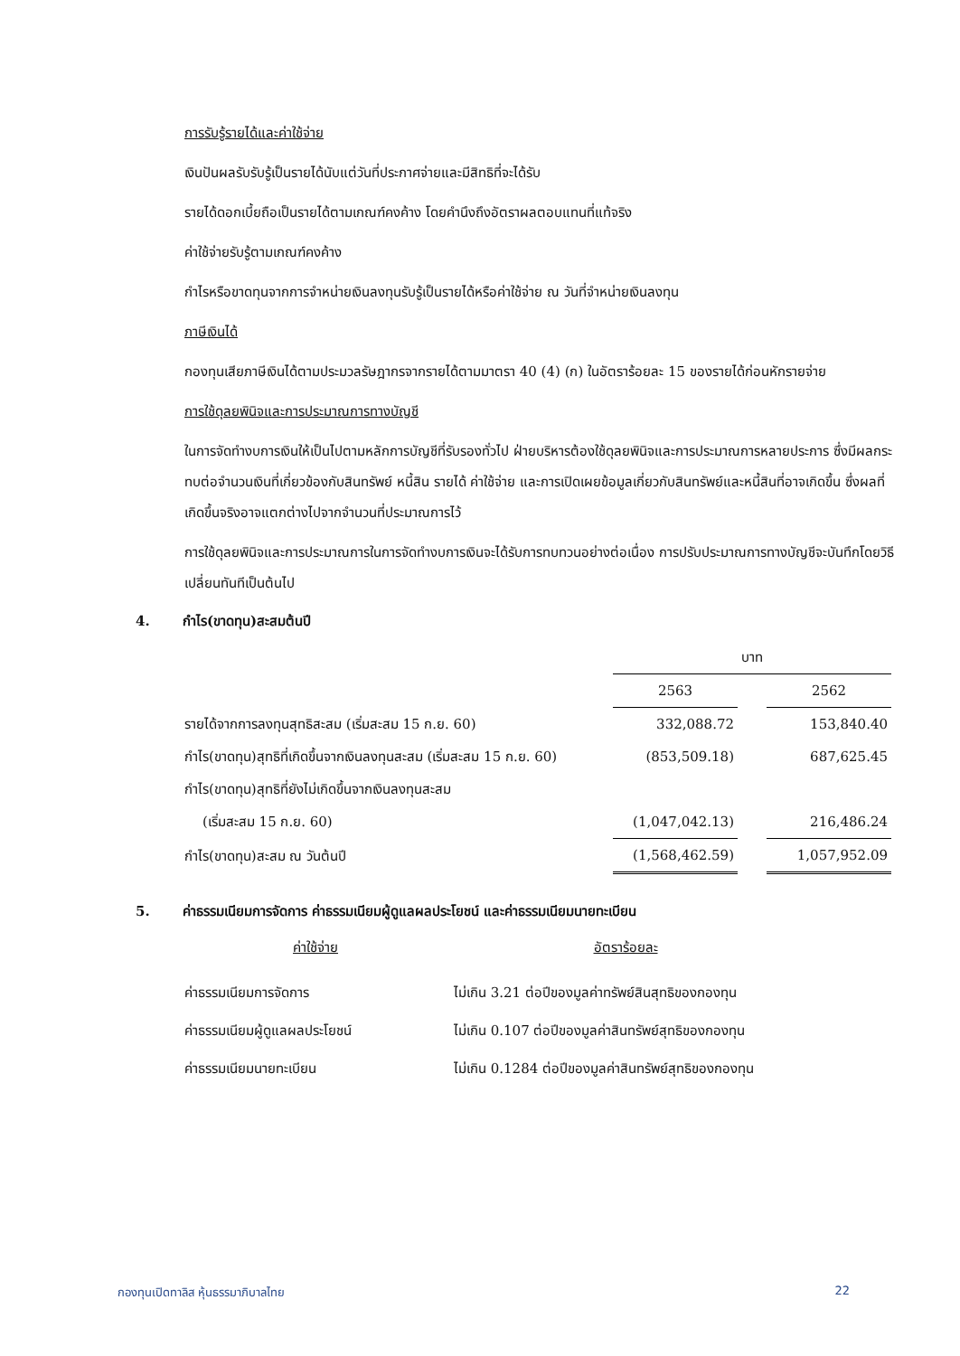การรับรู้รายได้และค่าใช้จ่าย
เงินปันผลรับรับรู้เป็นรายได้นับแต่วันที่ประกาศจ่ายและมีสิทธิที่จะได้รับ
รายได้ดอกเบี้ยถือเป็นรายได้ตามเกณฑ์คงค้าง โดยคำนึงถึงอัตราผลตอบแทนที่แท้จริง
ค่าใช้จ่ายรับรู้ตามเกณฑ์คงค้าง
กำไรหรือขาดทุนจากการจำหน่ายเงินลงทุนรับรู้เป็นรายได้หรือค่าใช้จ่าย ณ วันที่จำหน่ายเงินลงทุน
ภาษีเงินได้
กองทุนเสียภาษีเงินได้ตามประมวลรัษฎากรจากรายได้ตามมาตรา 40 (4) (ก) ในอัตราร้อยละ 15 ของรายได้ก่อนหักรายจ่าย
การใช้ดุลยพินิจและการประมาณการทางบัญชี
ในการจัดทำงบการเงินให้เป็นไปตามหลักการบัญชีที่รับรองทั่วไป ฝ่ายบริหารต้องใช้ดุลยพินิจและการประมาณการหลายประการ ซึ่งมีผลกระทบต่อจำนวนเงินที่เกี่ยวข้องกับสินทรัพย์ หนี้สิน รายได้ ค่าใช้จ่าย และการเปิดเผยข้อมูลเกี่ยวกับสินทรัพย์และหนี้สินที่อาจเกิดขึ้น ซึ่งผลที่เกิดขึ้นจริงอาจแตกต่างไปจากจำนวนที่ประมาณการไว้
การใช้ดุลยพินิจและการประมาณการในการจัดทำงบการเงินจะได้รับการทบทวนอย่างต่อเนื่อง การปรับประมาณการทางบัญชีจะบันทึกโดยวิธีเปลี่ยนทันทีเป็นต้นไป
4. กำไร(ขาดทุน)สะสมต้นปี
| | บาท | | |
| | 2563 | | 2562 |
| รายได้จากการลงทุนสุทธิสะสม (เริ่มสะสม 15 ก.ย. 60) | 332,088.72 | | 153,840.40 |
| กำไร(ขาดทุน)สุทธิที่เกิดขึ้นจากเงินลงทุนสะสม (เริ่มสะสม 15 ก.ย. 60) | (853,509.18) | | 687,625.45 |
| กำไร(ขาดทุน)สุทธิที่ยังไม่เกิดขึ้นจากเงินลงทุนสะสม | | | |
| (เริ่มสะสม 15 ก.ย. 60) | (1,047,042.13) | | 216,486.24 |
| กำไร(ขาดทุน)สะสม ณ วันต้นปี | (1,568,462.59) | | 1,057,952.09 |
5. ค่าธรรมเนียมการจัดการ ค่าธรรมเนียมผู้ดูแลผลประโยชน์ และค่าธรรมเนียมนายทะเบียน
| ค่าใช้จ่าย | อัตราร้อยละ |
| ค่าธรรมเนียมการจัดการ | ไม่เกิน 3.21 ต่อปีของมูลค่าทรัพย์สินสุทธิของกองทุน |
| ค่าธรรมเนียมผู้ดูแลผลประโยชน์ | ไม่เกิน 0.107 ต่อปีของมูลค่าสินทรัพย์สุทธิของกองทุน |
| ค่าธรรมเนียมนายทะเบียน | ไม่เกิน 0.1284 ต่อปีของมูลค่าสินทรัพย์สุทธิของกองทุน |
กองทุนเปิดทาลิส หุ้นธรรมาภิบาลไทย 22